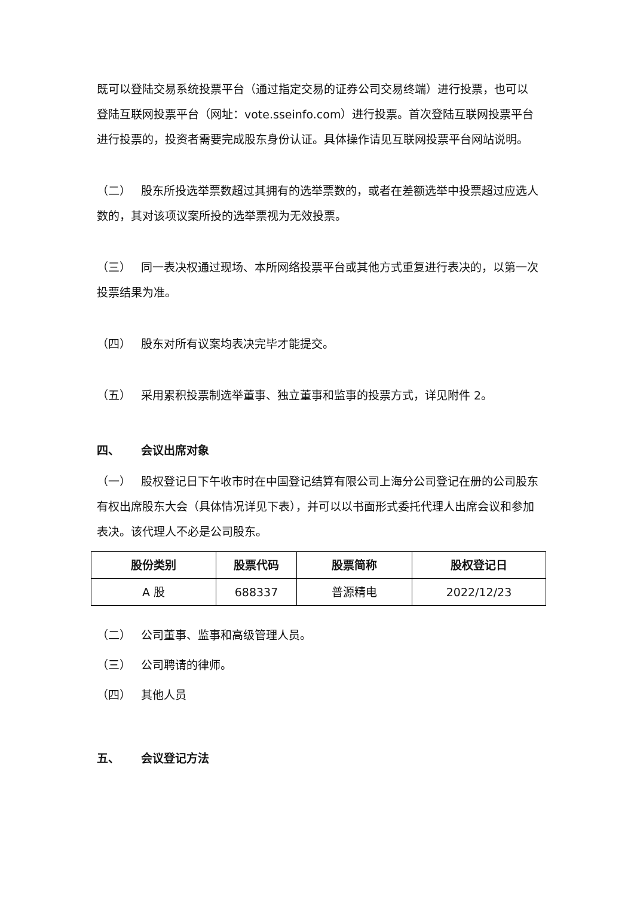既可以登陆交易系统投票平台（通过指定交易的证券公司交易终端）进行投票，也可以登陆互联网投票平台（网址：vote.sseinfo.com）进行投票。首次登陆互联网投票平台进行投票的，投资者需要完成股东身份认证。具体操作请见互联网投票平台网站说明。
（二） 股东所投选举票数超过其拥有的选举票数的，或者在差额选举中投票超过应选人数的，其对该项议案所投的选举票视为无效投票。
（三） 同一表决权通过现场、本所网络投票平台或其他方式重复进行表决的，以第一次投票结果为准。
（四） 股东对所有议案均表决完毕才能提交。
（五） 采用累积投票制选举董事、独立董事和监事的投票方式，详见附件 2。
四、 会议出席对象
（一） 股权登记日下午收市时在中国登记结算有限公司上海分公司登记在册的公司股东有权出席股东大会（具体情况详见下表），并可以以书面形式委托代理人出席会议和参加表决。该代理人不必是公司股东。
| 股份类别 | 股票代码 | 股票简称 | 股权登记日 |
| --- | --- | --- | --- |
| A 股 | 688337 | 普源精电 | 2022/12/23 |
（二） 公司董事、监事和高级管理人员。
（三） 公司聘请的律师。
（四） 其他人员
五、 会议登记方法